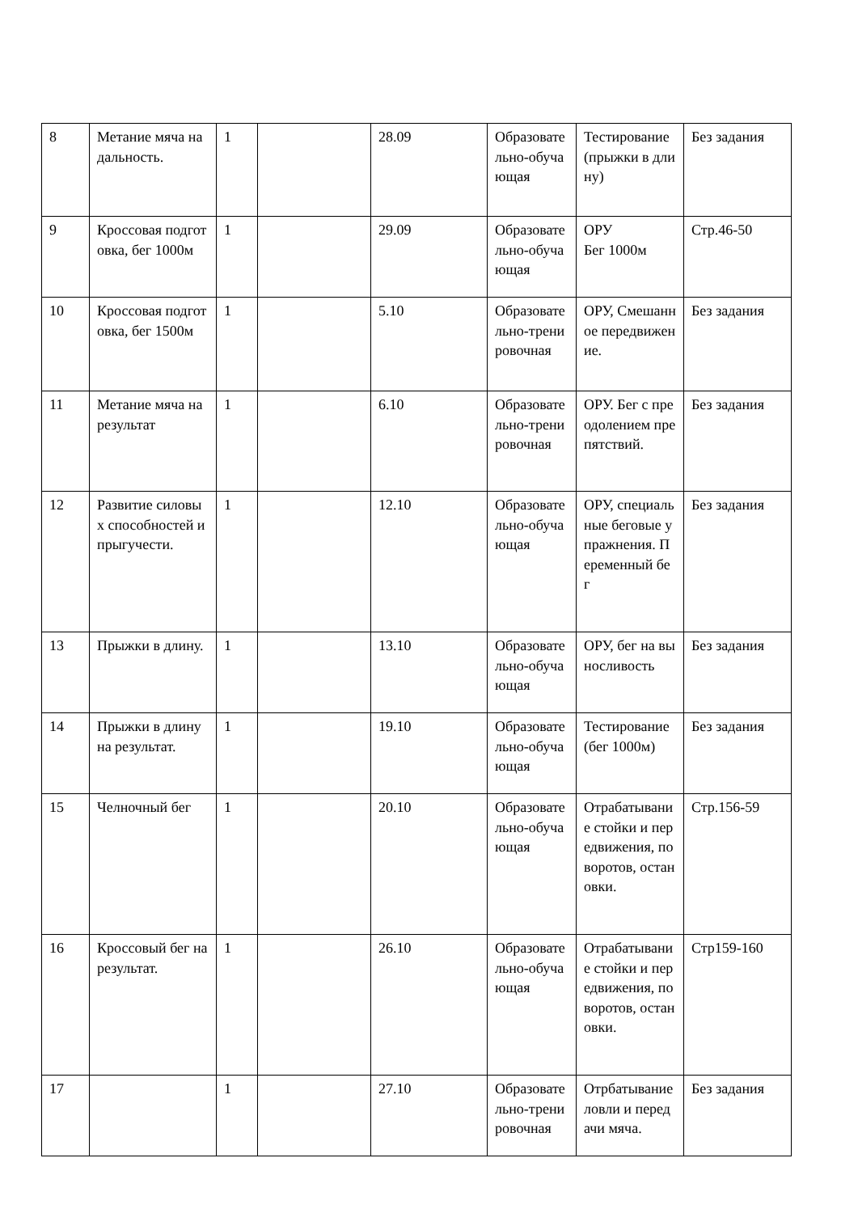| 8 | Метание мяча на дальность. | 1 | | 28.09 | Образовательно-обучающая | Тестирование (прыжки в длину) | Без задания |
| 9 | Кроссовая подготовка, бег 1000м | 1 | | 29.09 | Образовательно-обучающая | ОРУ Бег 1000м | Стр.46-50 |
| 10 | Кроссовая подготовка, бег 1500м | 1 | | 5.10 | Образовательно-тренировочная | ОРУ, Смешанное передвижение. | Без задания |
| 11 | Метание мяча на результат | 1 | | 6.10 | Образовательно-тренировочная | ОРУ. Бег с преодолением препятствий. | Без задания |
| 12 | Развитие силовых способностей и прыгучести. | 1 | | 12.10 | Образовательно-обучающая | ОРУ, специальные беговые упражнения. Переменный бег | Без задания |
| 13 | Прыжки в длину. | 1 | | 13.10 | Образовательно-обучающая | ОРУ, бег на выносливость | Без задания |
| 14 | Прыжки в длину на результат. | 1 | | 19.10 | Образовательно-обучающая | Тестирование (бег 1000м) | Без задания |
| 15 | Челночный бег | 1 | | 20.10 | Образовательно-обучающая | Отрабатывание стойки и передвижения, поворотов, остановки. | Стр.156-59 |
| 16 | Кроссовый бег на результат. | 1 | | 26.10 | Образовательно-обучающая | Отрабатывание стойки и передвижения, поворотов, остановки. | Стр159-160 |
| 17 | | 1 | | 27.10 | Образовательно-тренировочная | Отрбатывание ловли и передачи мяча. | Без задания |